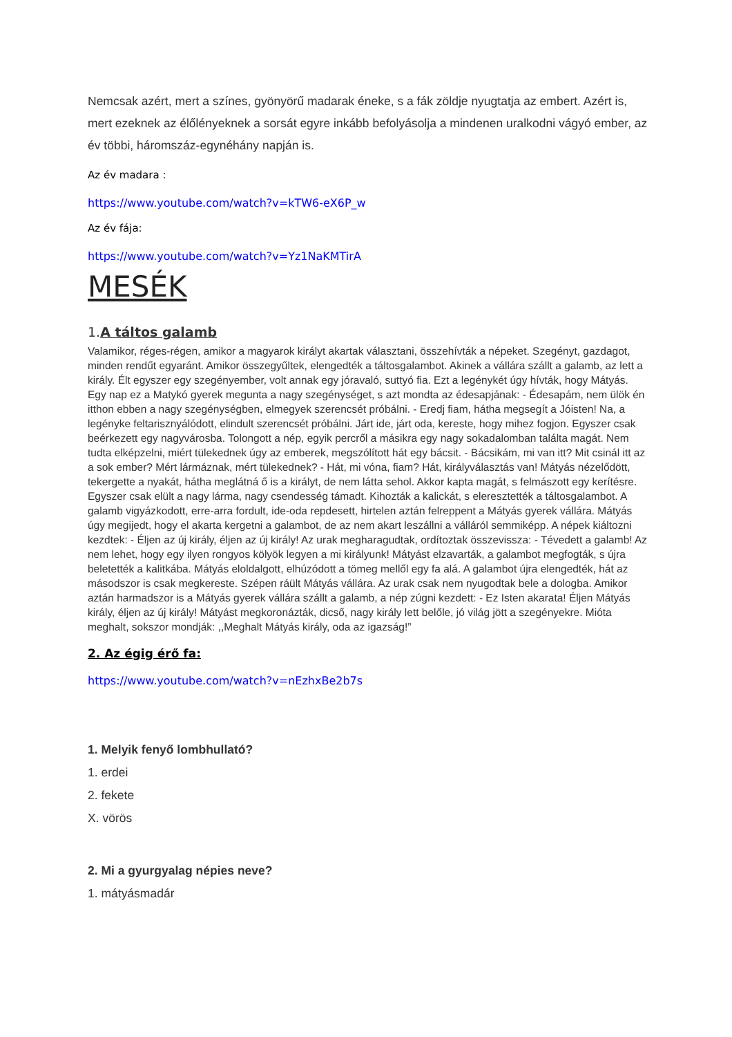Nemcsak azért, mert a színes, gyönyörű madarak éneke, s a fák zöldje nyugtatja az embert. Azért is, mert ezeknek az élőlényeknek a sorsát egyre inkább befolyásolja a mindenen uralkodni vágyó ember, az év többi, háromszáz-egynéhány napján is.
Az év madara :
https://www.youtube.com/watch?v=kTW6-eX6P_w
Az év fája:
https://www.youtube.com/watch?v=Yz1NaKMTirA
MESÉK
1. A táltos galamb
Valamikor, réges-régen, amikor a magyarok királyt akartak választani, összehívták a népeket. Szegényt, gazdagot, minden rendűt egyaránt. Amikor összegyűltek, elengedték a táltosgalambot. Akinek a vállára szállt a galamb, az lett a király. Élt egyszer egy szegényember, volt annak egy jóravaló, suttyó fia. Ezt a legénykét úgy hívták, hogy Mátyás. Egy nap ez a Matykó gyerek megunta a nagy szegénységet, s azt mondta az édesapjának: - Édesapám, nem ülök én itthon ebben a nagy szegénységben, elmegyek szerencsét próbálni. - Eredj fiam, hátha megsegít a Jóisten! Na, a legényke feltarisznyálódott, elindult szerencsét próbálni. Járt ide, járt oda, kereste, hogy mihez fogjon. Egyszer csak beérkezett egy nagyvárosba. Tolongott a nép, egyik percről a másikra egy nagy sokadalomban találta magát. Nem tudta elképzelni, miért tülekednek úgy az emberek, megszólított hát egy bácsit. - Bácsikám, mi van itt? Mit csinál itt az a sok ember? Mért lármáznak, mért tülekednek? - Hát, mi vóna, fiam? Hát, királyválasztás van! Mátyás nézelődött, tekergette a nyakát, hátha meglátná ő is a királyt, de nem látta sehol. Akkor kapta magát, s felmászott egy kerítésre. Egyszer csak elült a nagy lárma, nagy csendesség támadt. Kihozták a kalickát, s eleresztették a táltosgalambot. A galamb vigyázkodott, erre-arra fordult, ide-oda repdesett, hirtelen aztán felreppent a Mátyás gyerek vállára. Mátyás úgy megijedt, hogy el akarta kergetni a galambot, de az nem akart leszállni a válláról semmiképp. A népek kiáltozni kezdtek: - Éljen az új király, éljen az új király! Az urak megharagudtak, ordítoztak összevissza: - Tévedett a galamb! Az nem lehet, hogy egy ilyen rongyos kölyök legyen a mi királyunk! Mátyást elzavarták, a galambot megfogták, s újra beletették a kalitkába. Mátyás eloldalgott, elhúzódott a tömeg mellől egy fa alá. A galambot újra elengedték, hát az másodszor is csak megkereste. Szépen ráült Mátyás vállára. Az urak csak nem nyugodtak bele a dologba. Amikor aztán harmadszor is a Mátyás gyerek vállára szállt a galamb, a nép zúgni kezdett: - Ez Isten akarata! Éljen Mátyás király, éljen az új király! Mátyást megkoronázták, dicső, nagy király lett belőle, jó világ jött a szegényekre. Mióta meghalt, sokszor mondják: ,,Meghalt Mátyás király, oda az igazság!”
2. Az égig érő fa:
https://www.youtube.com/watch?v=nEzhxBe2b7s
1. Melyik fenyő lombhullató?
1. erdei
2. fekete
X. vörös
2. Mi a gyurgyalag népies neve?
1. mátyásmadár